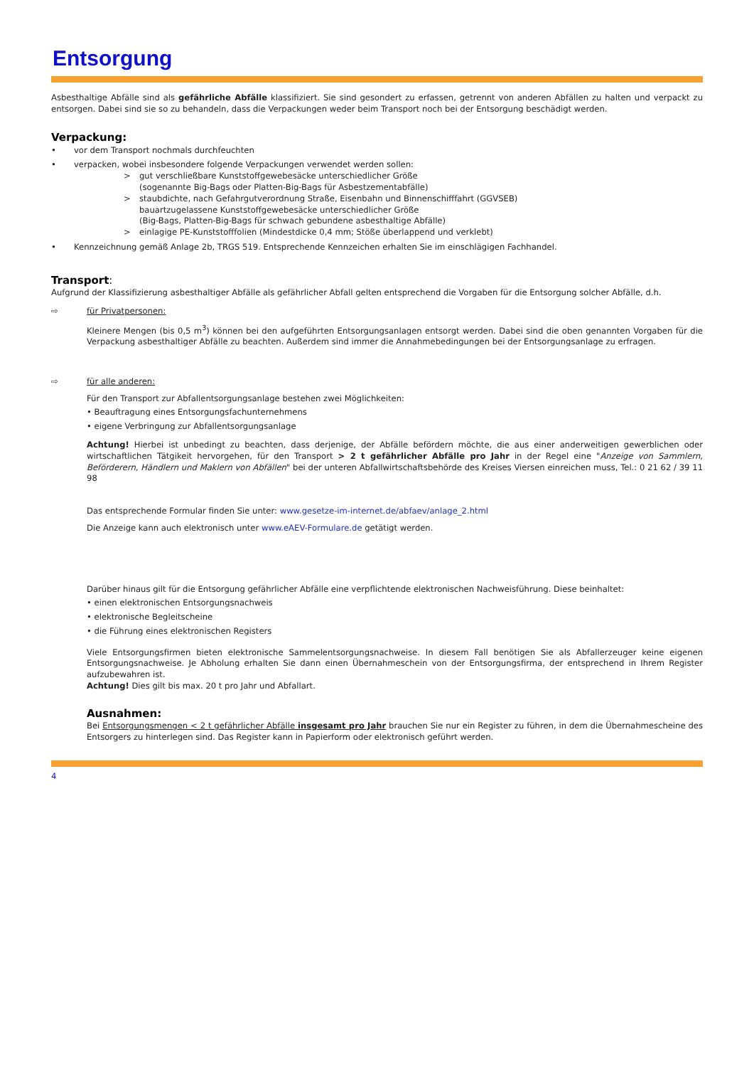Entsorgung
Asbesthaltige Abfälle sind als gefährliche Abfälle klassifiziert. Sie sind gesondert zu erfassen, getrennt von anderen Abfällen zu halten und verpackt zu entsorgen. Dabei sind sie so zu behandeln, dass die Verpackungen weder beim Transport noch bei der Entsorgung beschädigt werden.
Verpackung:
• vor dem Transport nochmals durchfeuchten
• verpacken, wobei insbesondere folgende Verpackungen verwendet werden sollen:
> gut verschließbare Kunststoffgewebesäcke unterschiedlicher Größe
(sogenannte Big-Bags oder Platten-Big-Bags für Asbestzementabfälle)
> staubdichte, nach Gefahrgutverordnung Straße, Eisenbahn und Binnenschifffahrt (GGVSEB)
bauartzugelassene Kunststoffgewebesäcke unterschiedlicher Größe
(Big-Bags, Platten-Big-Bags für schwach gebundene asbesthaltige Abfälle)
> einlagige PE-Kunststofffolien (Mindestdicke 0,4 mm; Stöße überlappend und verklebt)
• Kennzeichnung gemäß Anlage 2b, TRGS 519. Entsprechende Kennzeichen erhalten Sie im einschlägigen Fachhandel.
Transport:
Aufgrund der Klassifizierung asbesthaltiger Abfälle als gefährlicher Abfall gelten entsprechend die Vorgaben für die Entsorgung solcher Abfälle, d.h.
⇨ für Privatpersonen:
Kleinere Mengen (bis 0,5 m<sup>3</sup>) können bei den aufgeführten Entsorgungsanlagen entsorgt werden. Dabei sind die oben genannten Vorgaben für die Verpackung asbesthaltiger Abfälle zu beachten. Außerdem sind immer die Annahmebedingungen bei der Entsorgungsanlage zu erfragen.
⇨ für alle anderen:
Für den Transport zur Abfallentsorgungsanlage bestehen zwei Möglichkeiten:
• Beauftragung eines Entsorgungsfachunternehmens
• eigene Verbringung zur Abfallentsorgungsanlage
Achtung! Hierbei ist unbedingt zu beachten, dass derjenige, der Abfälle befördern möchte, die aus einer anderweitigen gewerblichen oder wirtschaftlichen Tätgikeit hervorgehen, für den Transport > 2 t gefährlicher Abfälle pro Jahr in der Regel eine "Anzeige von Sammlern, Beförderern, Händlern und Maklern von Abfällen" bei der unteren Abfallwirtschaftsbehörde des Kreises Viersen einreichen muss, Tel.: 0 21 62 / 39 11 98
Das entsprechende Formular finden Sie unter: www.gesetze-im-internet.de/abfaev/anlage_2.html
Die Anzeige kann auch elektronisch unter www.eAEV-Formulare.de getätigt werden.
Darüber hinaus gilt für die Entsorgung gefährlicher Abfälle eine verpflichtende elektronischen Nachweisführung. Diese beinhaltet:
• einen elektronischen Entsorgungsnachweis
• elektronische Begleitscheine
• die Führung eines elektronischen Registers
Viele Entsorgungsfirmen bieten elektronische Sammelentsorgungsnachweise. In diesem Fall benötigen Sie als Abfallerzeuger keine eigenen Entsorgungsnachweise. Je Abholung erhalten Sie dann einen Übernahmeschein von der Entsorgungsfirma, der entsprechend in Ihrem Register aufzubewahren ist.
Achtung! Dies gilt bis max. 20 t pro Jahr und Abfallart.
Ausnahmen:
Bei Entsorgungsmengen < 2 t gefährlicher Abfälle insgesamt pro Jahr brauchen Sie nur ein Register zu führen, in dem die Übernahmescheine des Entsorgers zu hinterlegen sind. Das Register kann in Papierform oder elektronisch geführt werden.
4